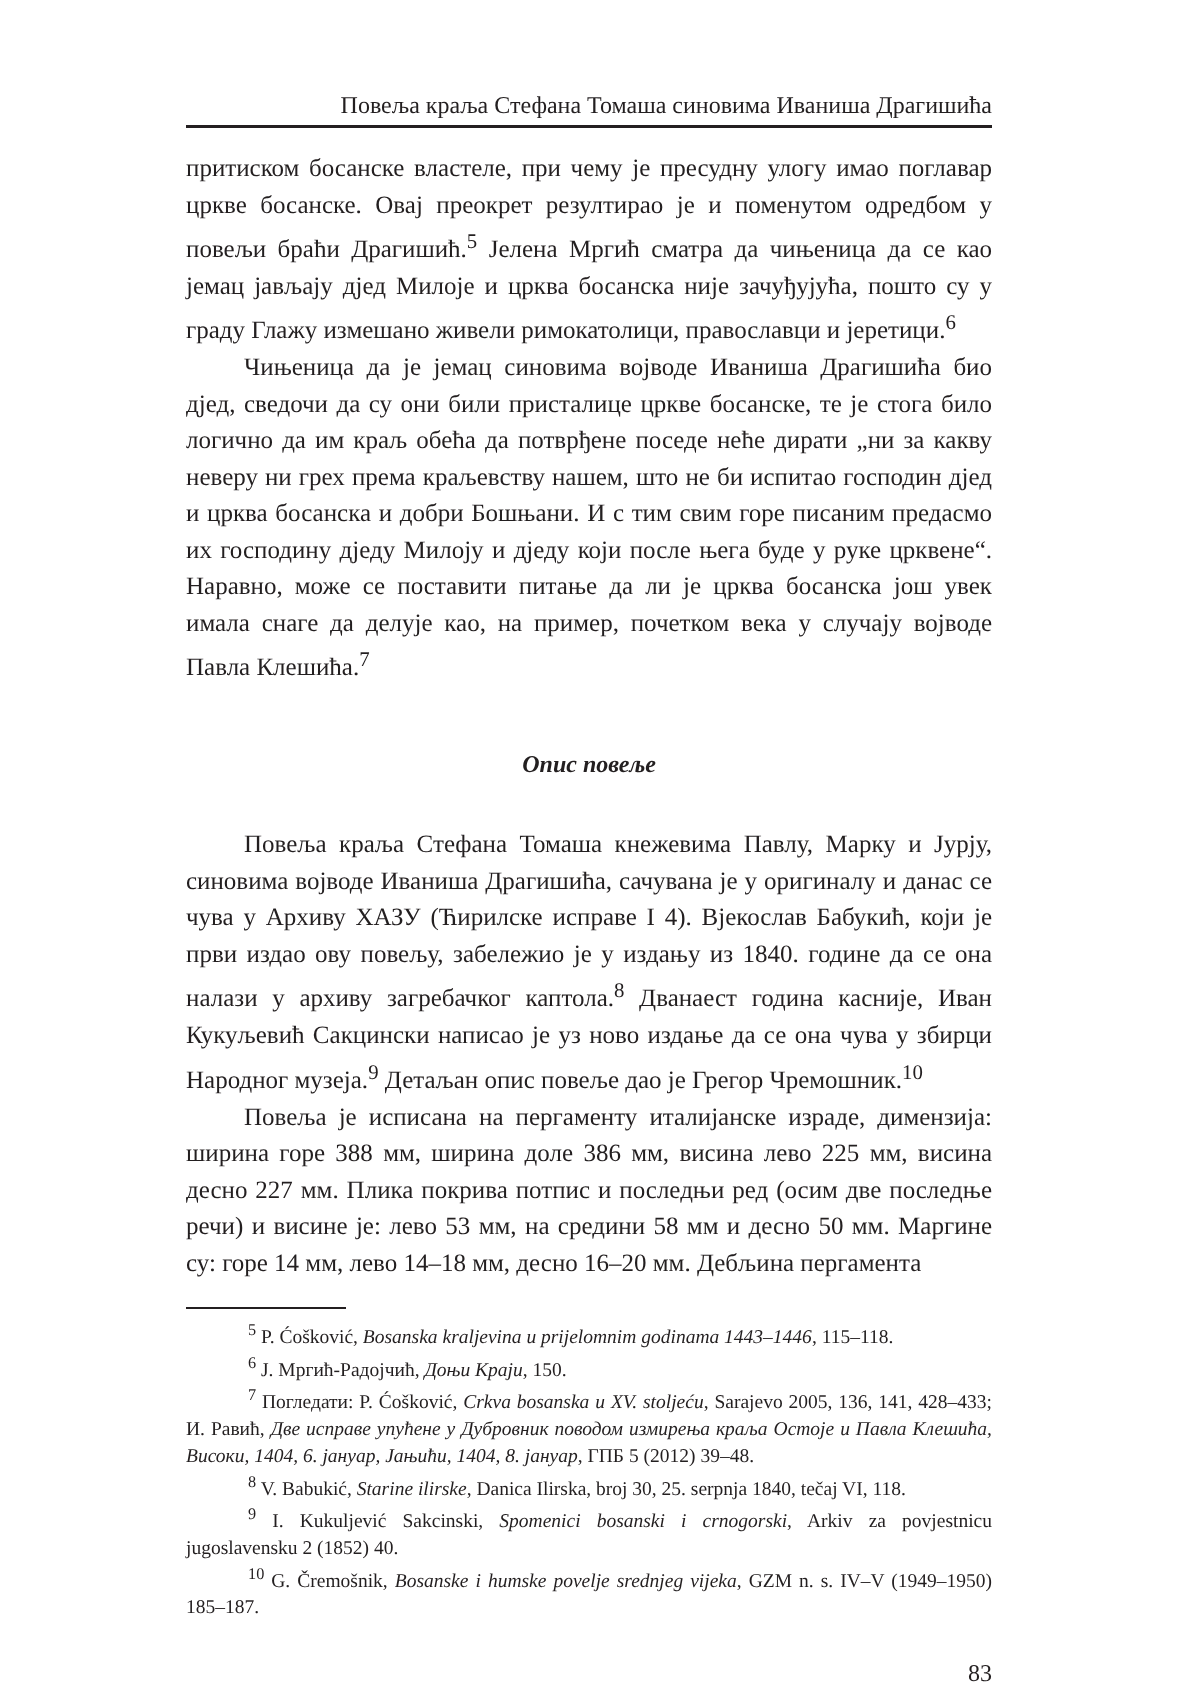Повеља краља Стефана Томаша синовима Иваниша Драгишића
притиском босанске властеле, при чему је пресудну улогу имао поглавар цркве босанске. Овај преокрет резултирао је и поменутом одредбом у повељи браћи Драгишић.<sup>5</sup> Јелена Мргић сматра да чињеница да се као јемац јављају дјед Милоје и црква босанска није зачуђујућа, пошто су у граду Глажу измешано живели римокатолици, православци и јеретици.<sup>6</sup>
Чињеница да је јемац синовима војводе Иваниша Драгишића био дјед, сведочи да су они били присталице цркве босанске, те је стога било логично да им краљ обећа да потврђене поседе неће дирати „ни за какву неверу ни грех према краљевству нашем, што не би испитао господин дјед и црква босанска и добри Бошњани. И с тим свим горе писаним предасмо их господину дједу Милоју и дједу који после њега буде у руке црквене“. Наравно, може се поставити питање да ли је црква босанска још увек имала снаге да делује као, на пример, почетком века у случају војводе Павла Клешића.<sup>7</sup>
Опис повеље
Повеља краља Стефана Томаша кнежевима Павлу, Марку и Јурју, синовима војводе Иваниша Драгишића, сачувана је у оригиналу и данас се чува у Архиву ХАЗУ (Ћирилске исправе I 4). Вјекослав Бабукић, који је први издао ову повељу, забележио је у издању из 1840. године да се она налази у архиву загребачког каптола.<sup>8</sup> Дванаест година касније, Иван Кукуљевић Сакцински написао је уз ново издање да се она чува у збирци Народног музеја.<sup>9</sup> Детаљан опис повеље дао је Грегор Чремошник.<sup>10</sup>
Повеља је исписана на пергаменту италијанске израде, димензија: ширина горе 388 мм, ширина доле 386 мм, висина лево 225 мм, висина десно 227 мм. Плика покрива потпис и последњи ред (осим две последње речи) и висине је: лево 53 мм, на средини 58 мм и десно 50 мм. Маргине су: горе 14 мм, лево 14–18 мм, десно 16–20 мм. Дебљина пергамента
<sup>5</sup> P. Ćošković, Bosanska kraljevina u prijelomnim godinama 1443–1446, 115–118.
<sup>6</sup> Ј. Мргић-Радојчић, Доњи Краји, 150.
<sup>7</sup> Погледати: P. Ćošković, Crkva bosanska u XV. stoljeću, Sarajevo 2005, 136, 141, 428–433; И. Равић, Две исправе упућене у Дубровник поводом измирења краља Остоје и Павла Клешића, Високи, 1404, 6. јануар, Јањићи, 1404, 8. јануар, ГПБ 5 (2012) 39–48.
<sup>8</sup> V. Babukić, Starine ilirske, Danica Ilirska, broj 30, 25. serpnja 1840, tečaj VI, 118.
<sup>9</sup> I. Kukuljević Sakcinski, Spomenici bosanski i crnogorski, Arkiv za povjestnicu jugoslavensku 2 (1852) 40.
<sup>10</sup> G. Čremošnik, Bosanske i humske povelje srednjeg vijeka, GZM n. s. IV–V (1949–1950) 185–187.
83